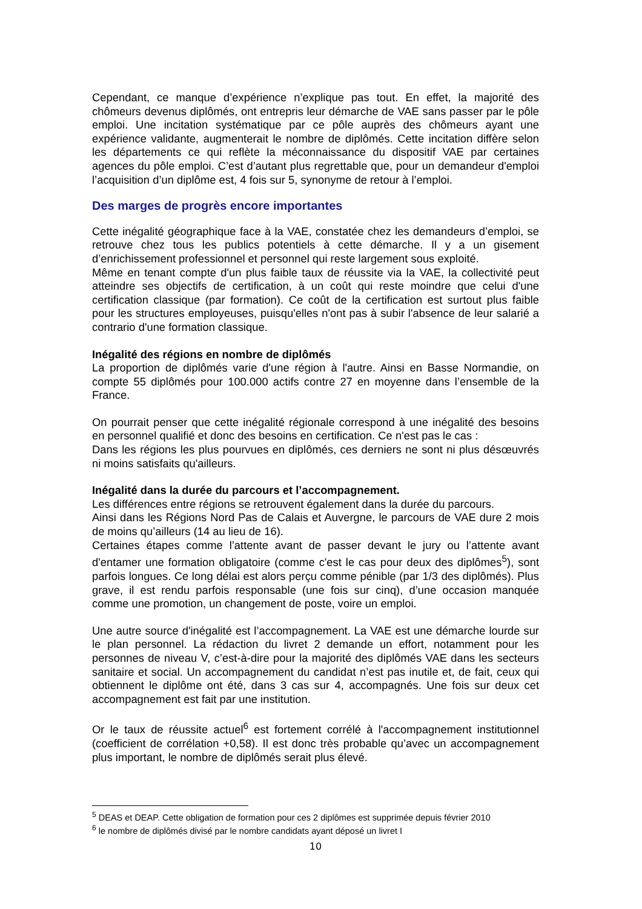Cependant, ce manque d’expérience n’explique pas tout. En effet, la majorité des chômeurs devenus diplômés, ont entrepris leur démarche de VAE sans passer par le pôle emploi. Une incitation systématique par ce pôle auprès des chômeurs ayant une expérience validante, augmenterait le nombre de diplômés. Cette incitation diffère selon les départements ce qui reflète la méconnaissance du dispositif VAE par certaines agences du pôle emploi. C’est d’autant plus regrettable que, pour un demandeur d'emploi l’acquisition d’un diplôme est, 4 fois sur 5, synonyme de retour à l’emploi.
Des marges de progrès encore importantes
Cette inégalité géographique face à la VAE, constatée chez les demandeurs d’emploi, se retrouve chez tous les publics potentiels à cette démarche. Il y a un gisement d’enrichissement professionnel et personnel qui reste largement sous exploité.
Même en tenant compte d'un plus faible taux de réussite via la VAE, la collectivité peut atteindre ses objectifs de certification, à un coût qui reste moindre que celui d'une certification classique (par formation). Ce coût de la certification est surtout plus faible pour les structures employeuses, puisqu'elles n'ont pas à subir l'absence de leur salarié a contrario d'une formation classique.
Inégalité des régions en nombre de diplômés
La proportion de diplômés varie d'une région à l'autre. Ainsi en Basse Normandie, on compte 55 diplômés pour 100.000 actifs contre 27 en moyenne dans l’ensemble de la France.
On pourrait penser que cette inégalité régionale correspond à une inégalité des besoins en personnel qualifié et donc des besoins en certification. Ce n'est pas le cas :
Dans les régions les plus pourvues en diplômés, ces derniers ne sont ni plus désœuvrés ni moins satisfaits qu'ailleurs.
Inégalité dans la durée du parcours et l’accompagnement.
Les différences entre régions se retrouvent également dans la durée du parcours.
Ainsi dans les Régions Nord Pas de Calais et Auvergne, le parcours de VAE dure 2 mois de moins qu’ailleurs (14 au lieu de 16).
Certaines étapes comme l’attente avant de passer devant le jury ou l’attente avant d'entamer une formation obligatoire (comme c'est le cas pour deux des diplômes<sup>5</sup>), sont parfois longues. Ce long délai est alors perçu comme pénible (par 1/3 des diplômés). Plus grave, il est rendu parfois responsable (une fois sur cinq), d’une occasion manquée comme une promotion, un changement de poste, voire un emploi.
Une autre source d'inégalité est l’accompagnement. La VAE est une démarche lourde sur le plan personnel. La rédaction du livret 2 demande un effort, notamment pour les personnes de niveau V, c’est-à-dire pour la majorité des diplômés VAE dans les secteurs sanitaire et social. Un accompagnement du candidat n’est pas inutile et, de fait, ceux qui obtiennent le diplôme ont été, dans 3 cas sur 4, accompagnés. Une fois sur deux cet accompagnement est fait par une institution.
Or le taux de réussite actuel<sup>6</sup> est fortement corrélé à l'accompagnement institutionnel (coefficient de corrélation +0,58). Il est donc très probable qu’avec un accompagnement plus important, le nombre de diplômés serait plus élevé.
<sup>5</sup> DEAS et DEAP. Cette obligation de formation pour ces 2 diplômes est supprimée depuis février 2010
<sup>6</sup> le nombre de diplômés divisé par le nombre candidats ayant déposé un livret I
10